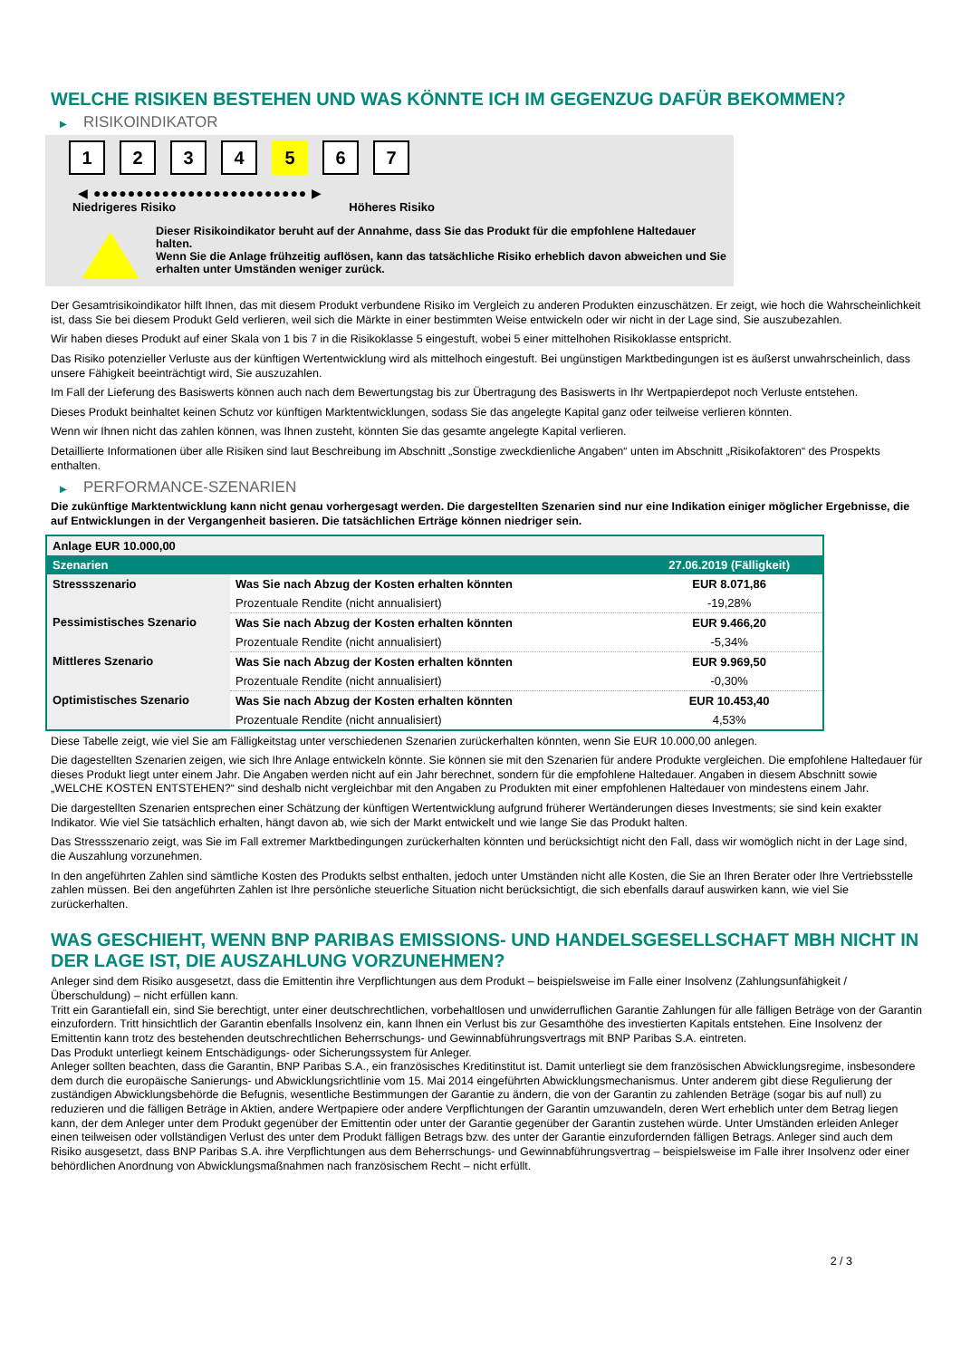WELCHE RISIKEN BESTEHEN UND WAS KÖNNTE ICH IM GEGENZUG DAFÜR BEKOMMEN?
▶ RISIKOINDIKATOR
1 2 3 4 5 6 7
◀ ●●●●●●●●●●●●●●●●●●●●●●●●● ▶
Niedrigeres Risiko Höheres Risiko
Dieser Risikoindikator beruht auf der Annahme, dass Sie das Produkt für die empfohlene Haltedauer halten.
Wenn Sie die Anlage frühzeitig auflösen, kann das tatsächliche Risiko erheblich davon abweichen und Sie erhalten unter Umständen weniger zurück.
Der Gesamtrisikoindikator hilft Ihnen, das mit diesem Produkt verbundene Risiko im Vergleich zu anderen Produkten einzuschätzen. Er zeigt, wie hoch die Wahrscheinlichkeit ist, dass Sie bei diesem Produkt Geld verlieren, weil sich die Märkte in einer bestimmten Weise entwickeln oder wir nicht in der Lage sind, Sie auszubezahlen.
Wir haben dieses Produkt auf einer Skala von 1 bis 7 in die Risikoklasse 5 eingestuft, wobei 5 einer mittelhohen Risikoklasse entspricht.
Das Risiko potenzieller Verluste aus der künftigen Wertentwicklung wird als mittelhoch eingestuft. Bei ungünstigen Marktbedingungen ist es äußerst unwahrscheinlich, dass unsere Fähigkeit beeinträchtigt wird, Sie auszuzahlen.
Im Fall der Lieferung des Basiswerts können auch nach dem Bewertungstag bis zur Übertragung des Basiswerts in Ihr Wertpapierdepot noch Verluste entstehen.
Dieses Produkt beinhaltet keinen Schutz vor künftigen Marktentwicklungen, sodass Sie das angelegte Kapital ganz oder teilweise verlieren könnten.
Wenn wir Ihnen nicht das zahlen können, was Ihnen zusteht, könnten Sie das gesamte angelegte Kapital verlieren.
Detaillierte Informationen über alle Risiken sind laut Beschreibung im Abschnitt „Sonstige zweckdienliche Angaben“ unten im Abschnitt „Risikofaktoren“ des Prospekts enthalten.
▶ PERFORMANCE-SZENARIEN
Die zukünftige Marktentwicklung kann nicht genau vorhergesagt werden. Die dargestellten Szenarien sind nur eine Indikation einiger möglicher Ergebnisse, die auf Entwicklungen in der Vergangenheit basieren. Die tatsächlichen Erträge können niedriger sein.
| Anlage EUR 10.000,00 | | |
| Szenarien | | 27.06.2019 (Fälligkeit) |
| Stressszenario | Was Sie nach Abzug der Kosten erhalten könnten | EUR 8.071,86 |
| | Prozentuale Rendite (nicht annualisiert) | -19,28% |
| Pessimistisches Szenario | Was Sie nach Abzug der Kosten erhalten könnten | EUR 9.466,20 |
| | Prozentuale Rendite (nicht annualisiert) | -5,34% |
| Mittleres Szenario | Was Sie nach Abzug der Kosten erhalten könnten | EUR 9.969,50 |
| | Prozentuale Rendite (nicht annualisiert) | -0,30% |
| Optimistisches Szenario | Was Sie nach Abzug der Kosten erhalten könnten | EUR 10.453,40 |
| | Prozentuale Rendite (nicht annualisiert) | 4,53% |
Diese Tabelle zeigt, wie viel Sie am Fälligkeitstag unter verschiedenen Szenarien zurückerhalten könnten, wenn Sie EUR 10.000,00 anlegen.
Die dagestellten Szenarien zeigen, wie sich Ihre Anlage entwickeln könnte. Sie können sie mit den Szenarien für andere Produkte vergleichen. Die empfohlene Haltedauer für dieses Produkt liegt unter einem Jahr. Die Angaben werden nicht auf ein Jahr berechnet, sondern für die empfohlene Haltedauer. Angaben in diesem Abschnitt sowie „WELCHE KOSTEN ENTSTEHEN?“ sind deshalb nicht vergleichbar mit den Angaben zu Produkten mit einer empfohlenen Haltedauer von mindestens einem Jahr.
Die dargestellten Szenarien entsprechen einer Schätzung der künftigen Wertentwicklung aufgrund früherer Wertänderungen dieses Investments; sie sind kein exakter Indikator. Wie viel Sie tatsächlich erhalten, hängt davon ab, wie sich der Markt entwickelt und wie lange Sie das Produkt halten.
Das Stressszenario zeigt, was Sie im Fall extremer Marktbedingungen zurückerhalten könnten und berücksichtigt nicht den Fall, dass wir womöglich nicht in der Lage sind, die Auszahlung vorzunehmen.
In den angeführten Zahlen sind sämtliche Kosten des Produkts selbst enthalten, jedoch unter Umständen nicht alle Kosten, die Sie an Ihren Berater oder Ihre Vertriebsstelle zahlen müssen. Bei den angeführten Zahlen ist Ihre persönliche steuerliche Situation nicht berücksichtigt, die sich ebenfalls darauf auswirken kann, wie viel Sie zurückerhalten.
WAS GESCHIEHT, WENN BNP PARIBAS EMISSIONS- UND HANDELSGESELLSCHAFT MBH NICHT IN DER LAGE IST, DIE AUSZAHLUNG VORZUNEHMEN?
Anleger sind dem Risiko ausgesetzt, dass die Emittentin ihre Verpflichtungen aus dem Produkt – beispielsweise im Falle einer Insolvenz (Zahlungsunfähigkeit / Überschuldung) – nicht erfüllen kann.
Tritt ein Garantiefall ein, sind Sie berechtigt, unter einer deutschrechtlichen, vorbehaltlosen und unwiderruflichen Garantie Zahlungen für alle fälligen Beträge von der Garantin einzufordern. Tritt hinsichtlich der Garantin ebenfalls Insolvenz ein, kann Ihnen ein Verlust bis zur Gesamthöhe des investierten Kapitals entstehen. Eine Insolvenz der Emittentin kann trotz des bestehenden deutschrechtlichen Beherrschungs- und Gewinnabführungsvertrags mit BNP Paribas S.A. eintreten.
Das Produkt unterliegt keinem Entschädigungs- oder Sicherungssystem für Anleger.
Anleger sollten beachten, dass die Garantin, BNP Paribas S.A., ein französisches Kreditinstitut ist. Damit unterliegt sie dem französischen Abwicklungsregime, insbesondere dem durch die europäische Sanierungs- und Abwicklungsrichtlinie vom 15. Mai 2014 eingeführten Abwicklungsmechanismus. Unter anderem gibt diese Regulierung der zuständigen Abwicklungsbehörde die Befugnis, wesentliche Bestimmungen der Garantie zu ändern, die von der Garantin zu zahlenden Beträge (sogar bis auf null) zu reduzieren und die fälligen Beträge in Aktien, andere Wertpapiere oder andere Verpflichtungen der Garantin umzuwandeln, deren Wert erheblich unter dem Betrag liegen kann, der dem Anleger unter dem Produkt gegenüber der Emittentin oder unter der Garantie gegenüber der Garantin zustehen würde. Unter Umständen erleiden Anleger einen teilweisen oder vollständigen Verlust des unter dem Produkt fälligen Betrags bzw. des unter der Garantie einzufordernden fälligen Betrags. Anleger sind auch dem Risiko ausgesetzt, dass BNP Paribas S.A. ihre Verpflichtungen aus dem Beherrschungs- und Gewinnabführungsvertrag – beispielsweise im Falle ihrer Insolvenz oder einer behördlichen Anordnung von Abwicklungsmaßnahmen nach französischem Recht – nicht erfüllt.
2 / 3